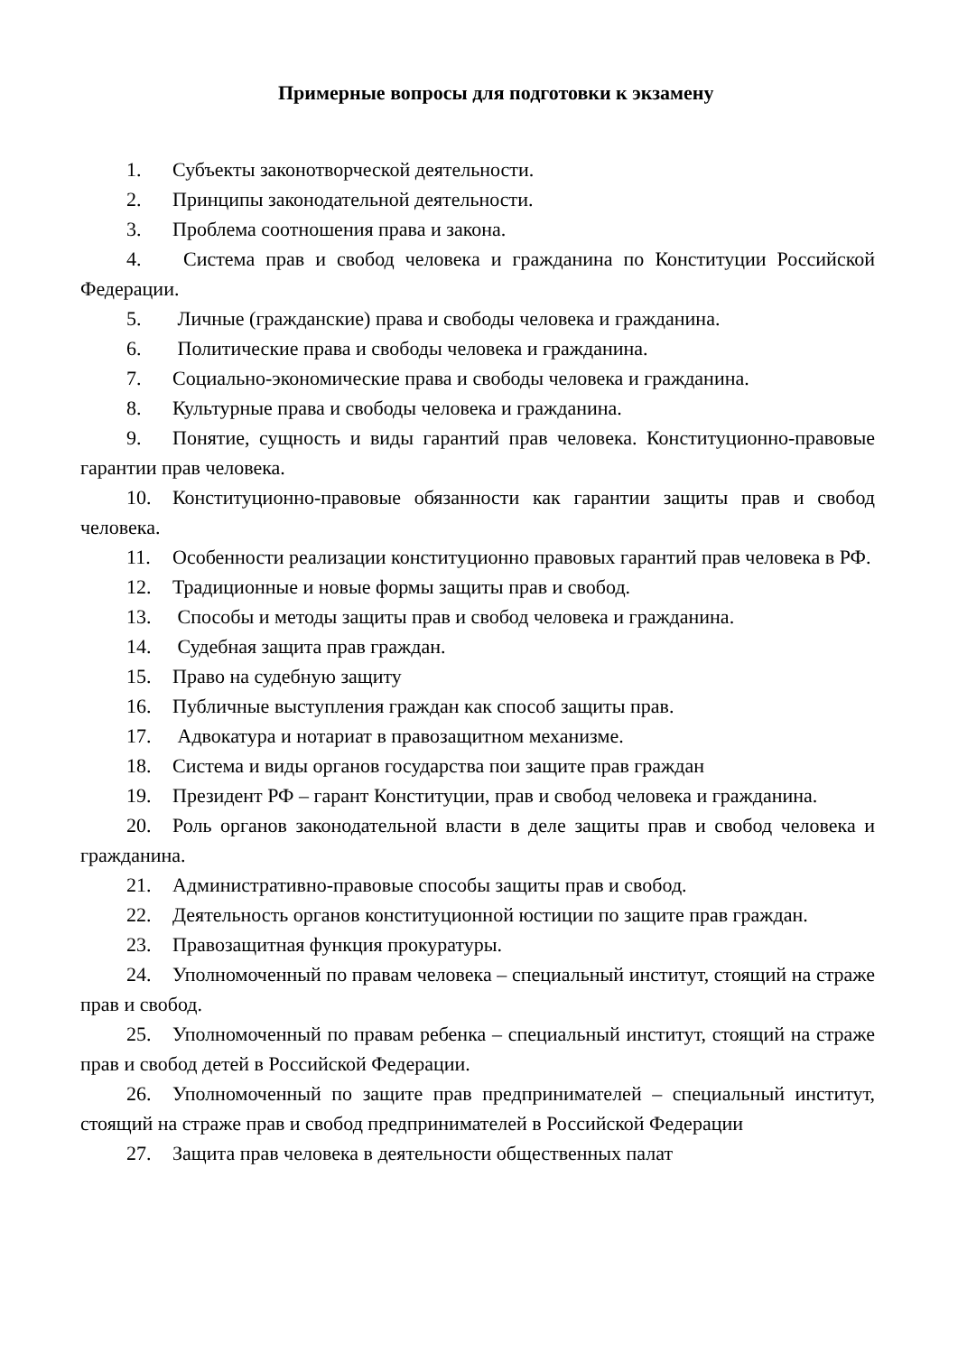Примерные вопросы для подготовки к экзамену
1. Субъекты законотворческой деятельности.
2. Принципы законодательной деятельности.
3. Проблема соотношения права и закона.
4. Система прав и свобод человека и гражданина по Конституции Российской Федерации.
5. Личные (гражданские) права и свободы человека и гражданина.
6. Политические права и свободы человека и гражданина.
7. Социально-экономические права и свободы человека и гражданина.
8. Культурные права и свободы человека и гражданина.
9. Понятие, сущность и виды гарантий прав человека. Конституционно-правовые гарантии прав человека.
10. Конституционно-правовые обязанности как гарантии защиты прав и свобод человека.
11. Особенности реализации конституционно правовых гарантий прав человека в РФ.
12. Традиционные и новые формы защиты прав и свобод.
13. Способы и методы защиты прав и свобод человека и гражданина.
14. Судебная защита прав граждан.
15. Право на судебную защиту
16. Публичные выступления граждан как способ защиты прав.
17. Адвокатура и нотариат в правозащитном механизме.
18. Система и виды органов государства пои защите прав граждан
19. Президент РФ – гарант Конституции, прав и свобод человека и гражданина.
20. Роль органов законодательной власти в деле защиты прав и свобод человека и гражданина.
21. Административно-правовые способы защиты прав и свобод.
22. Деятельность органов конституционной юстиции по защите прав граждан.
23. Правозащитная функция прокуратуры.
24. Уполномоченный по правам человека – специальный институт, стоящий на страже прав и свобод.
25. Уполномоченный по правам ребенка – специальный институт, стоящий на страже прав и свобод детей в Российской Федерации.
26. Уполномоченный по защите прав предпринимателей – специальный институт, стоящий на страже прав и свобод предпринимателей в Российской Федерации
27. Защита прав человека в деятельности общественных палат